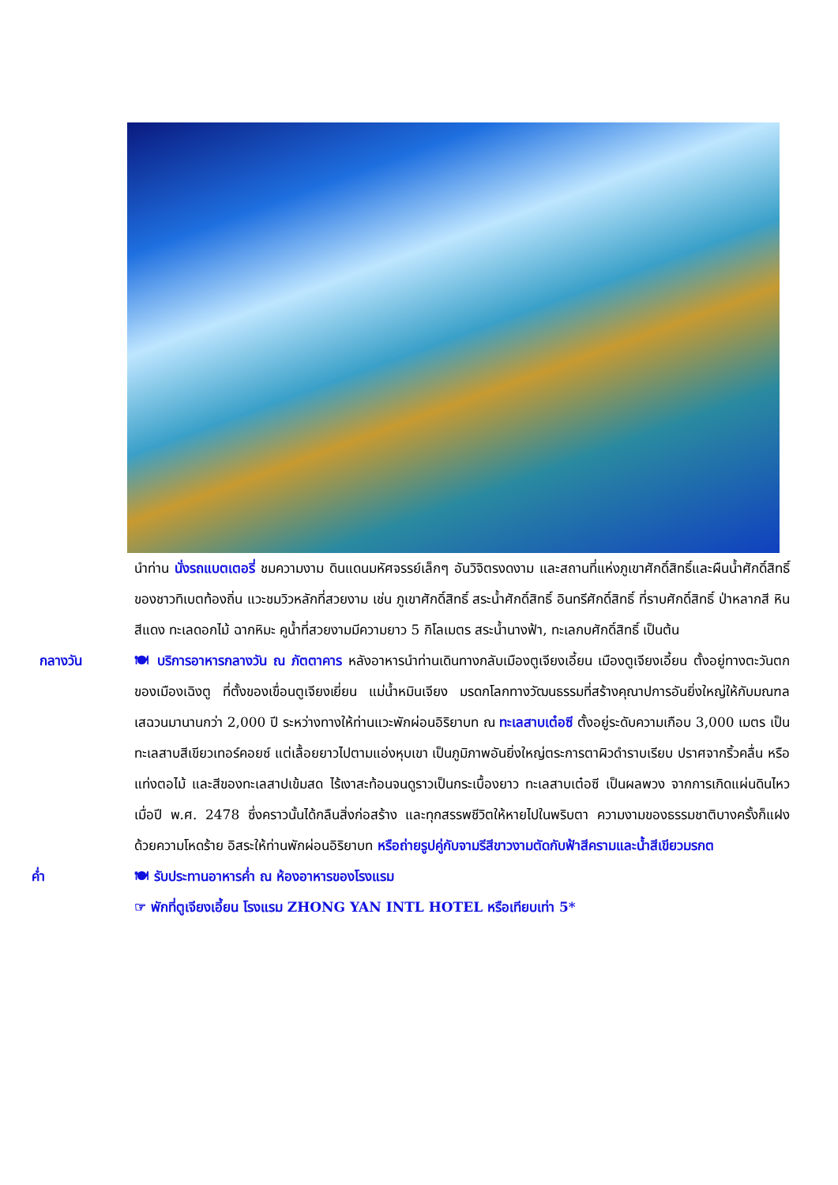นำท่าน นั่งรถแบตเตอรี่ ชมความงาม ดินแดนมหัศจรรย์เล็กๆ อันวิจิตรงดงาม และสถานที่แห่งภูเขาศักดิ์สิทธิ์และผืนน้ำศักดิ์สิทธิ์ของชาวทิเบตท้องถิ่น แวะชมวิวหลักที่สวยงาม เช่น ภูเขาศักดิ์สิทธิ์ สระน้ำศักดิ์สิทธิ์ อินทรีศักดิ์สิทธิ์ ที่ราบศักดิ์สิทธิ์ ป่าหลากสี หินสีแดง ทะเลดอกไม้ ฉากหิมะ คูน้ำที่สวยงามมีความยาว 5 กิโลเมตร สระน้ำนางฟ้า, ทะเลกบศักดิ์สิทธิ์ เป็นต้น
กลางวัน 🍽 บริการอาหารกลางวัน ณ ภัตตาคาร หลังอาหารนำท่านเดินทางกลับเมืองตูเจียงเอี้ยน เมืองตูเจียงเอี้ยน ตั้งอยู่ทางตะวันตกของเมืองเฉิงตู ที่ตั้งของเขื่อนตูเจียงเยี่ยน แม่น้ำหมินเจียง มรดกโลกทางวัฒนธรรมที่สร้างคุณาปการอันยิ่งใหญ่ให้กับมณฑล เสฉวนมานานกว่า 2,000 ปี ระหว่างทางให้ท่านแวะพักผ่อนอิริยาบท ณ ทะเลสาบเต๋อซี ตั้งอยู่ระดับความเกือบ 3,000 เมตร เป็นทะเลสาบสีเขียวเทอร์คอยซ์ แต่เลื้อยยาวไปตามแอ่งหุบเขา เป็นภูมิภาพอันยิ่งใหญ่ตระการตาผิวดำราบเรียบ ปราศจากริ้วคลื่น หรือแท่งตอไม้ และสีของทะเลสาปเข้มสด ไร้เงาสะท้อนจนดูราวเป็นกระเบื้องยาว ทะเลสาบเต๋อซี เป็นผลพวง จากการเกิดแผ่นดินไหวเมื่อปี พ.ศ. 2478 ซึ่งคราวนั้นได้กลืนสิ่งก่อสร้าง และทุกสรรพชีวิตให้หายไปในพริบตา ความงามของธรรมชาติบางครั้งก็แฝงด้วยความโหดร้าย อิสระให้ท่านพักผ่อนอิริยาบท หรือถ่ายรูปคู่กับจามรีสีขาวงามตัดกับฟ้าสีครามและน้ำสีเขียวมรกต
ค่ำ 🍽 รับประทานอาหารค่ำ ณ ห้องอาหารของโรงแรม
☞ พักที่ตูเจียงเอี้ยน โรงแรม ZHONG YAN INTL HOTEL หรือเทียบเท่า 5*